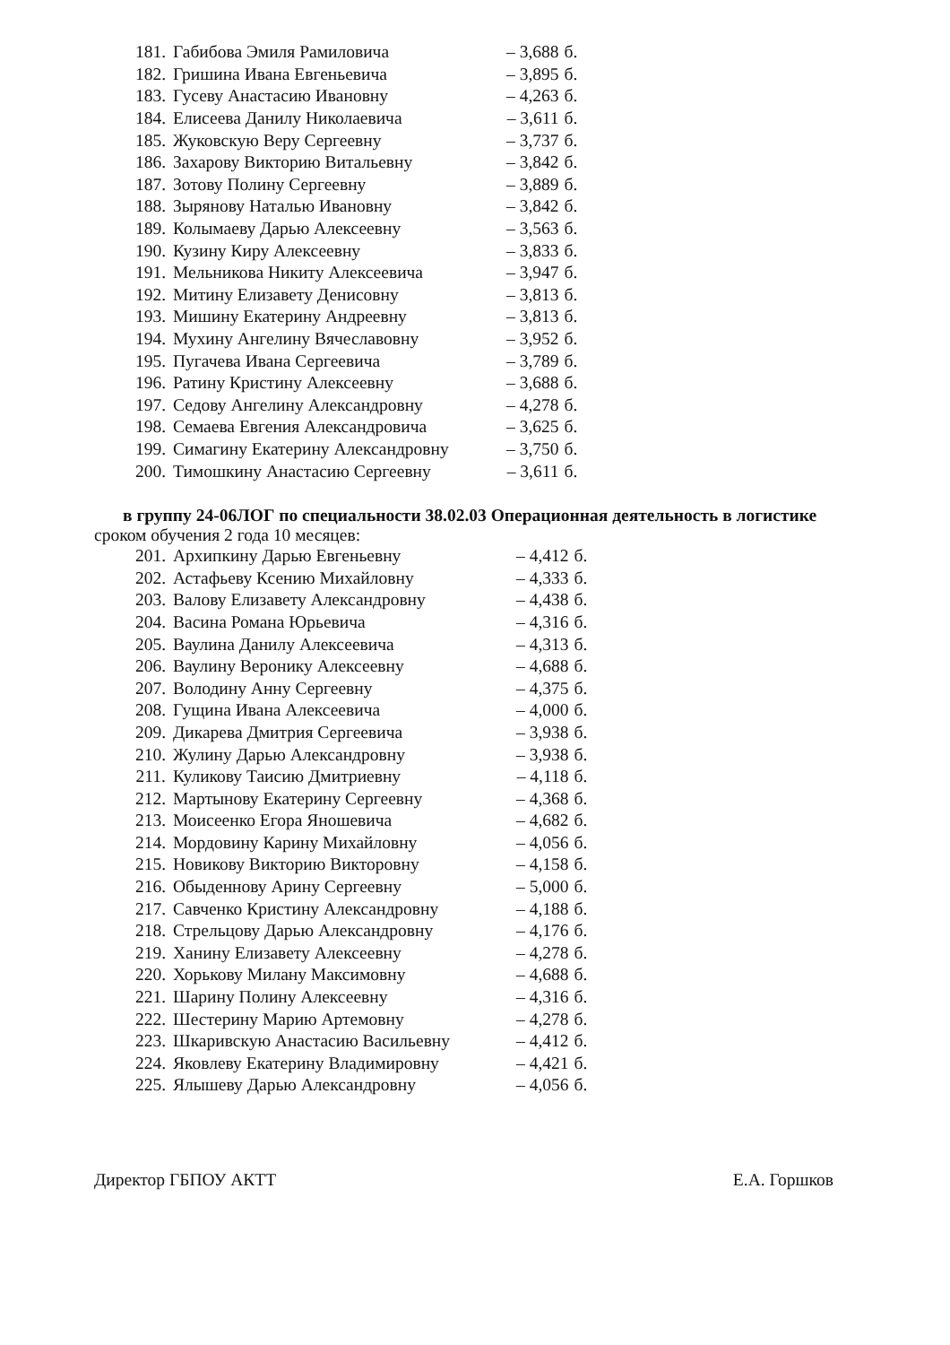| 181. | Габибова Эмиля Рамиловича | – 3,688 | б. |
| 182. | Гришина Ивана Евгеньевича | – 3,895 | б. |
| 183. | Гусеву Анастасию Ивановну | – 4,263 | б. |
| 184. | Елисеева Данилу Николаевича | – 3,611 | б. |
| 185. | Жуковскую Веру Сергеевну | – 3,737 | б. |
| 186. | Захарову Викторию Витальевну | – 3,842 | б. |
| 187. | Зотову Полину Сергеевну | – 3,889 | б. |
| 188. | Зырянову Наталью Ивановну | – 3,842 | б. |
| 189. | Колымаеву Дарью Алексеевну | – 3,563 | б. |
| 190. | Кузину Киру Алексеевну | – 3,833 | б. |
| 191. | Мельникова Никиту Алексеевича | – 3,947 | б. |
| 192. | Митину Елизавету Денисовну | – 3,813 | б. |
| 193. | Мишину Екатерину Андреевну | – 3,813 | б. |
| 194. | Мухину Ангелину Вячеславовну | – 3,952 | б. |
| 195. | Пугачева Ивана Сергеевича | – 3,789 | б. |
| 196. | Ратину Кристину Алексеевну | – 3,688 | б. |
| 197. | Седову Ангелину Александровну | – 4,278 | б. |
| 198. | Семаева Евгения Александровича | – 3,625 | б. |
| 199. | Симагину Екатерину Александровну | – 3,750 | б. |
| 200. | Тимошкину Анастасию Сергеевну | – 3,611 | б. |
в группу 24-06ЛОГ по специальности 38.02.03 Операционная деятельность в логистике
сроком обучения 2 года 10 месяцев:
| 201. | Архипкину Дарью Евгеньевну | – 4,412 | б. |
| 202. | Астафьеву Ксению Михайловну | – 4,333 | б. |
| 203. | Валову Елизавету Александровну | – 4,438 | б. |
| 204. | Васина Романа Юрьевича | – 4,316 | б. |
| 205. | Ваулина Данилу Алексеевича | – 4,313 | б. |
| 206. | Ваулину Веронику Алексеевну | – 4,688 | б. |
| 207. | Володину Анну Сергеевну | – 4,375 | б. |
| 208. | Гущина Ивана Алексеевича | – 4,000 | б. |
| 209. | Дикарева Дмитрия Сергеевича | – 3,938 | б. |
| 210. | Жулину Дарью Александровну | – 3,938 | б. |
| 211. | Куликову Таисию Дмитриевну | – 4,118 | б. |
| 212. | Мартынову Екатерину Сергеевну | – 4,368 | б. |
| 213. | Моисеенко Егора Яношевича | – 4,682 | б. |
| 214. | Мордовину Карину Михайловну | – 4,056 | б. |
| 215. | Новикову Викторию Викторовну | – 4,158 | б. |
| 216. | Обыденнову Арину Сергеевну | – 5,000 | б. |
| 217. | Савченко Кристину Александровну | – 4,188 | б. |
| 218. | Стрельцову Дарью Александровну | – 4,176 | б. |
| 219. | Ханину Елизавету Алексеевну | – 4,278 | б. |
| 220. | Хорькову Милану Максимовну | – 4,688 | б. |
| 221. | Шарину Полину Алексеевну | – 4,316 | б. |
| 222. | Шестерину Марию Артемовну | – 4,278 | б. |
| 223. | Шкаривскую Анастасию Васильевну | – 4,412 | б. |
| 224. | Яковлеву Екатерину Владимировну | – 4,421 | б. |
| 225. | Ялышеву Дарью Александровну | – 4,056 | б. |
Директор ГБПОУ АКТТ Е.А. Горшков